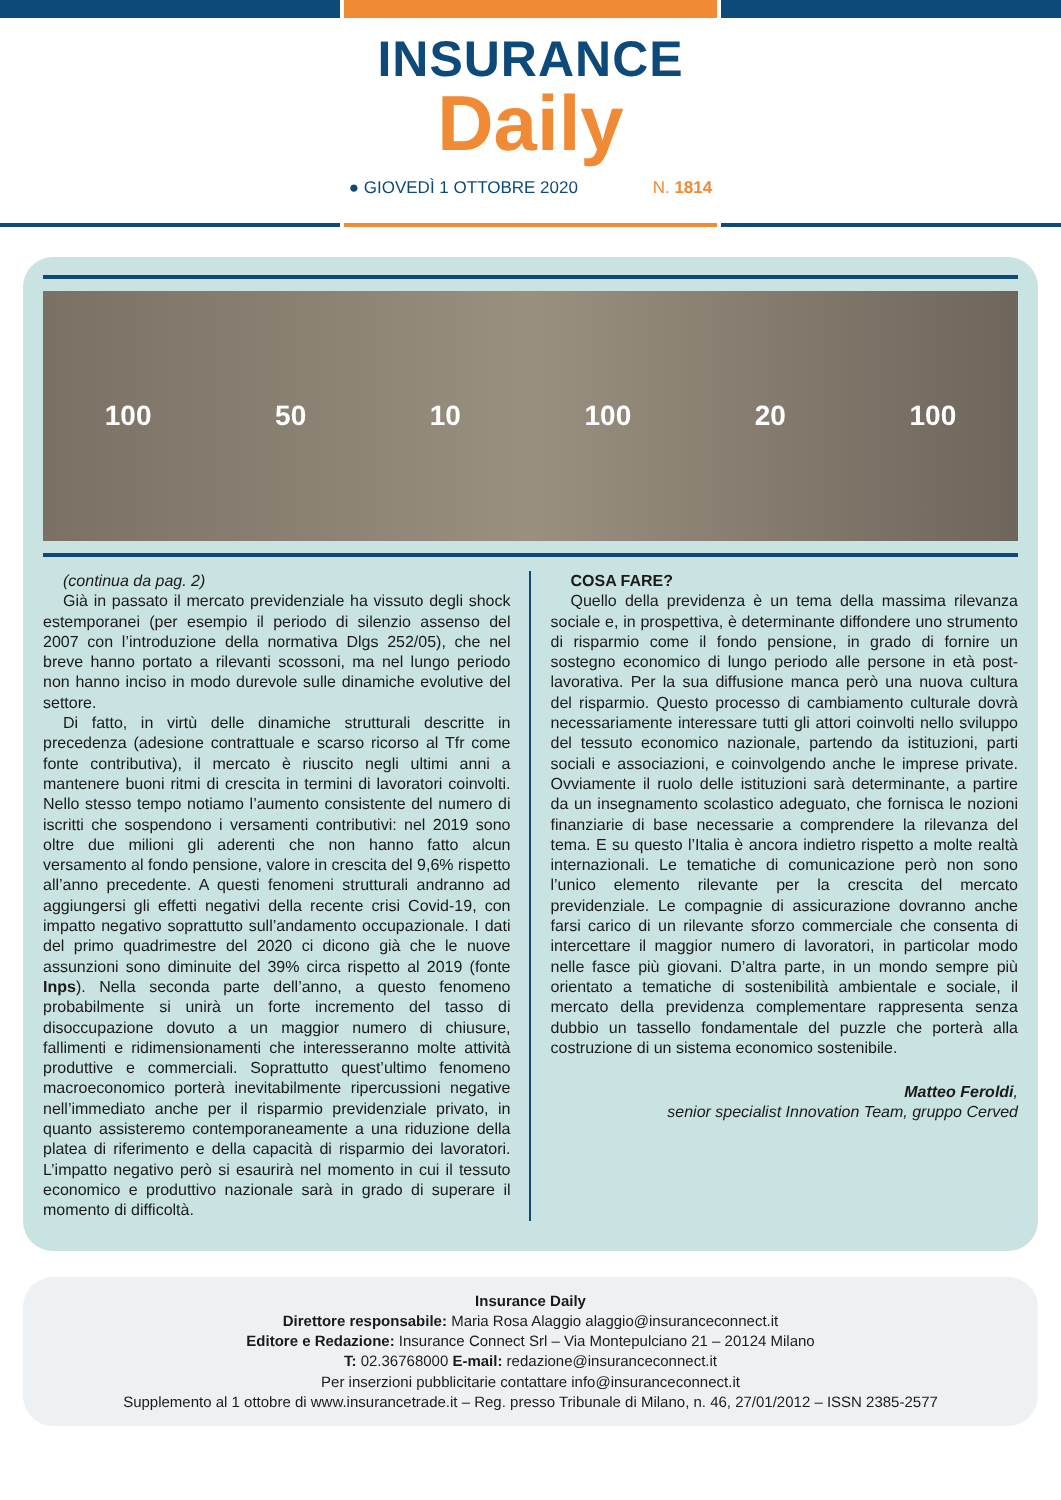INSURANCE
Daily
● GIOVEDÌ 1 OTTOBRE 2020 N. 1814
100 50 10 100 20 100
(continua da pag. 2)
Già in passato il mercato previdenziale ha vissuto degli shock estemporanei (per esempio il periodo di silenzio assenso del 2007 con l’introduzione della normativa Dlgs 252/05), che nel breve hanno portato a rilevanti scossoni, ma nel lungo periodo non hanno inciso in modo durevole sulle dinamiche evolutive del settore.
Di fatto, in virtù delle dinamiche strutturali descritte in precedenza (adesione contrattuale e scarso ricorso al Tfr come fonte contributiva), il mercato è riuscito negli ultimi anni a mantenere buoni ritmi di crescita in termini di lavoratori coinvolti. Nello stesso tempo notiamo l’aumento consistente del numero di iscritti che sospendono i versamenti contributivi: nel 2019 sono oltre due milioni gli aderenti che non hanno fatto alcun versamento al fondo pensione, valore in crescita del 9,6% rispetto all’anno precedente. A questi fenomeni strutturali andranno ad aggiungersi gli effetti negativi della recente crisi Covid-19, con impatto negativo soprattutto sull’andamento occupazionale. I dati del primo quadrimestre del 2020 ci dicono già che le nuove assunzioni sono diminuite del 39% circa rispetto al 2019 (fonte Inps). Nella seconda parte dell’anno, a questo fenomeno probabilmente si unirà un forte incremento del tasso di disoccupazione dovuto a un maggior numero di chiusure, fallimenti e ridimensionamenti che interesseranno molte attività produttive e commerciali. Soprattutto quest’ultimo fenomeno macroeconomico porterà inevitabilmente ripercussioni negative nell’immediato anche per il risparmio previdenziale privato, in quanto assisteremo contemporaneamente a una riduzione della platea di riferimento e della capacità di risparmio dei lavoratori. L’impatto negativo però si esaurirà nel momento in cui il tessuto economico e produttivo nazionale sarà in grado di superare il momento di difficoltà.
COSA FARE?
Quello della previdenza è un tema della massima rilevanza sociale e, in prospettiva, è determinante diffondere uno strumento di risparmio come il fondo pensione, in grado di fornire un sostegno economico di lungo periodo alle persone in età post-lavorativa. Per la sua diffusione manca però una nuova cultura del risparmio. Questo processo di cambiamento culturale dovrà necessariamente interessare tutti gli attori coinvolti nello sviluppo del tessuto economico nazionale, partendo da istituzioni, parti sociali e associazioni, e coinvolgendo anche le imprese private. Ovviamente il ruolo delle istituzioni sarà determinante, a partire da un insegnamento scolastico adeguato, che fornisca le nozioni finanziarie di base necessarie a comprendere la rilevanza del tema. E su questo l’Italia è ancora indietro rispetto a molte realtà internazionali. Le tematiche di comunicazione però non sono l’unico elemento rilevante per la crescita del mercato previdenziale. Le compagnie di assicurazione dovranno anche farsi carico di un rilevante sforzo commerciale che consenta di intercettare il maggior numero di lavoratori, in particolar modo nelle fasce più giovani. D’altra parte, in un mondo sempre più orientato a tematiche di sostenibilità ambientale e sociale, il mercato della previdenza complementare rappresenta senza dubbio un tassello fondamentale del puzzle che porterà alla costruzione di un sistema economico sostenibile.
Matteo Feroldi,
senior specialist Innovation Team, gruppo Cerved
Insurance Daily
Direttore responsabile: Maria Rosa Alaggio alaggio@insuranceconnect.it
Editore e Redazione: Insurance Connect Srl – Via Montepulciano 21 – 20124 Milano
T: 02.36768000 E-mail: redazione@insuranceconnect.it
Per inserzioni pubblicitarie contattare info@insuranceconnect.it
Supplemento al 1 ottobre di www.insurancetrade.it – Reg. presso Tribunale di Milano, n. 46, 27/01/2012 – ISSN 2385-2577